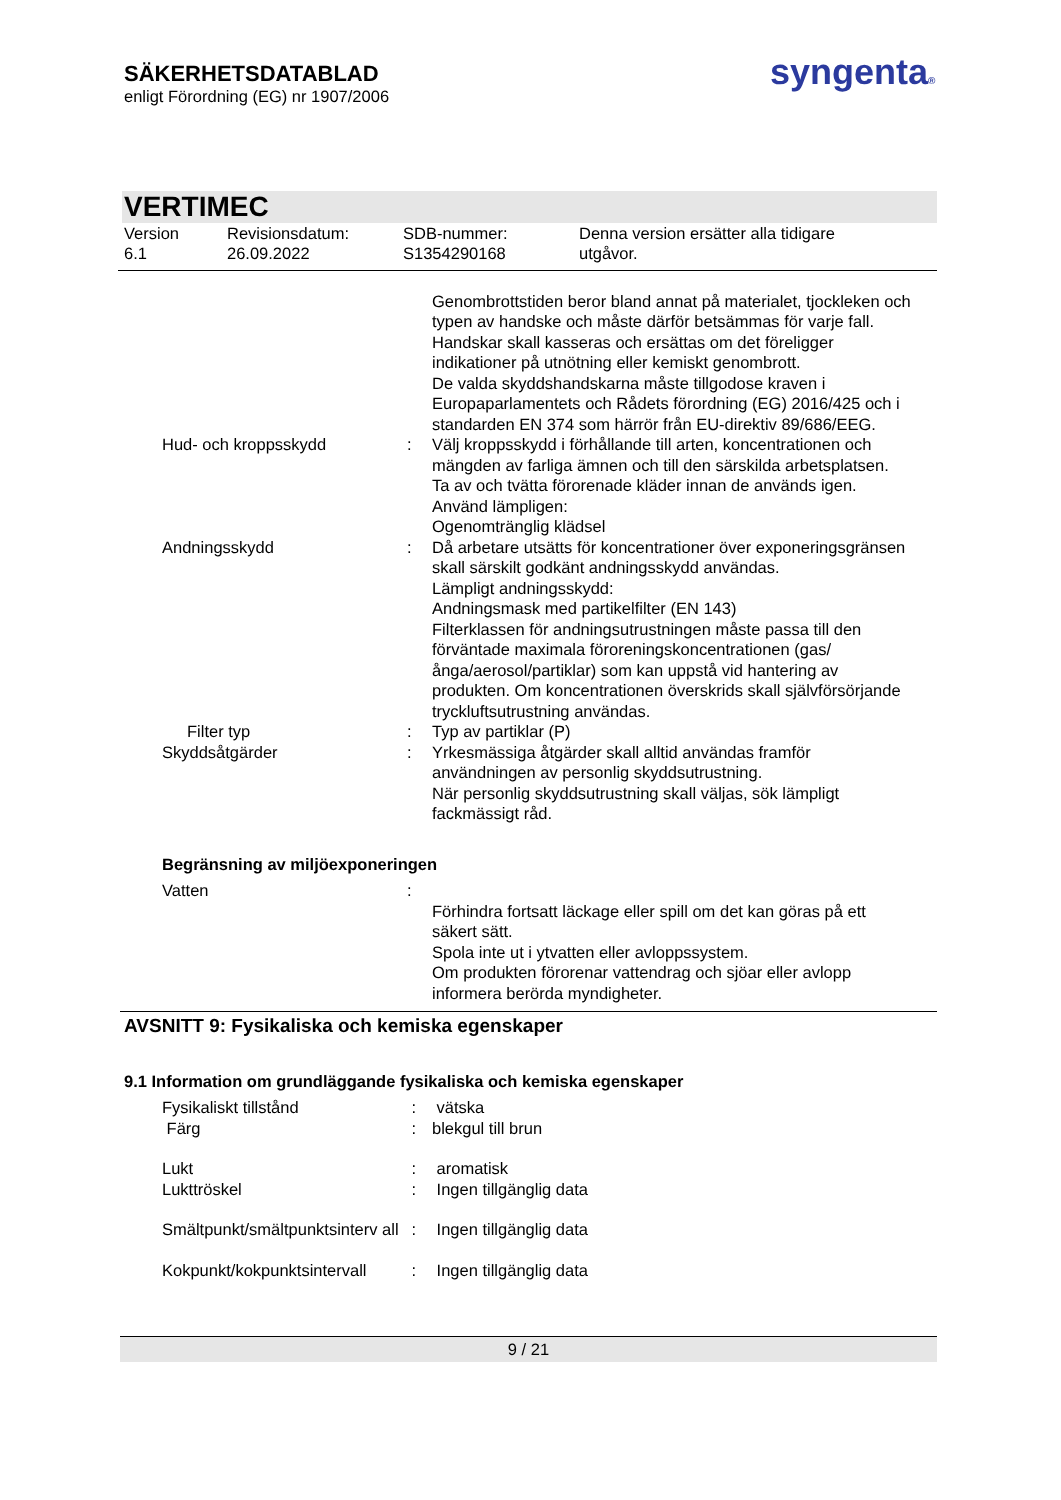SÄKERHETSDATABLAD
enligt Förordning (EG) nr 1907/2006
syngenta®
VERTIMEC
Version
6.1
Revisionsdatum:
26.09.2022
SDB-nummer:
S1354290168
Denna version ersätter alla tidigare
utgåvor.
Genombrottstiden beror bland annat på materialet, tjockleken och typen av handske och måste därför betsämmas för varje fall. Handskar skall kasseras och ersättas om det föreligger indikationer på utnötning eller kemiskt genombrott.
De valda skyddshandskarna måste tillgodose kraven i Europaparlamentets och Rådets förordning (EG) 2016/425 och i standarden EN 374 som härrör från EU-direktiv 89/686/EEG.
Hud- och kroppsskydd : Välj kroppsskydd i förhållande till arten, koncentrationen och mängden av farliga ämnen och till den särskilda arbetsplatsen.
Ta av och tvätta förorenade kläder innan de används igen.
Använd lämpligen:
Ogenomtränglig klädsel
Andningsskydd : Då arbetare utsätts för koncentrationer över exponeringsgränsen skall särskilt godkänt andningsskydd användas.
Lämpligt andningsskydd:
Andningsmask med partikelfilter (EN 143)
Filterklassen för andningsutrustningen måste passa till den förväntade maximala föroreningskoncentrationen (gas/ånga/aerosol/partiklar) som kan uppstå vid hantering av produkten. Om koncentrationen överskrids skall självförsörjande tryckluftsutrustning användas.
Filter typ : Typ av partiklar (P)
Skyddsåtgärder : Yrkesmässiga åtgärder skall alltid användas framför användningen av personlig skyddsutrustning.
När personlig skyddsutrustning skall väljas, sök lämpligt fackmässigt råd.
Begränsning av miljöexponeringen
Vatten :
Förhindra fortsatt läckage eller spill om det kan göras på ett säkert sätt.
Spola inte ut i ytvatten eller avloppssystem.
Om produkten förorenar vattendrag och sjöar eller avlopp informera berörda myndigheter.
AVSNITT 9: Fysikaliska och kemiska egenskaper
9.1 Information om grundläggande fysikaliska och kemiska egenskaper
Fysikaliskt tillstånd : vätska
Färg : blekgul till brun
Lukt : aromatisk
Lukttröskel : Ingen tillgänglig data
Smältpunkt/smältpunktsinterv all
: Ingen tillgänglig data
Kokpunkt/kokpunktsintervall
: Ingen tillgänglig data
9 / 21